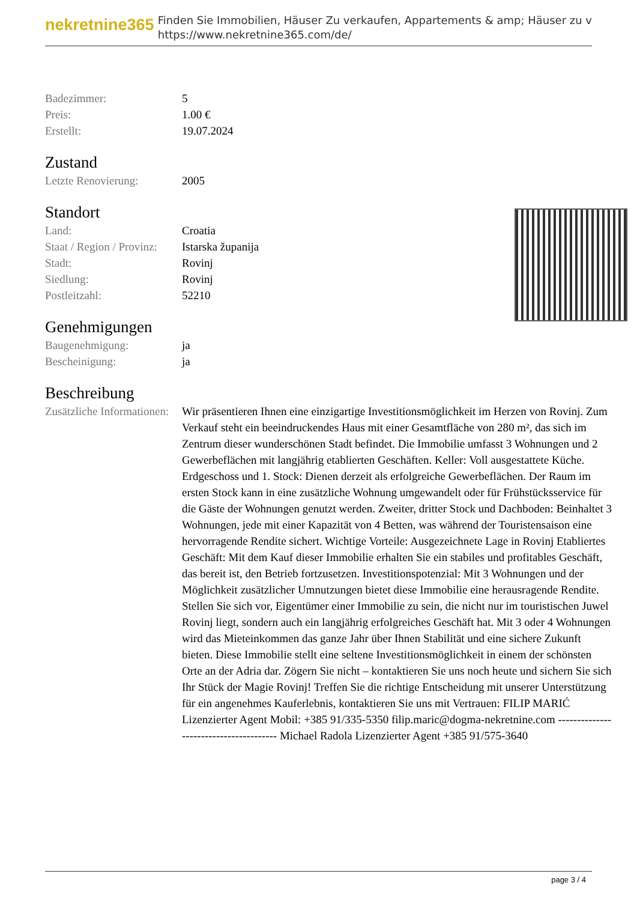nekretnine365
Finden Sie Immobilien, Häuser Zu verkaufen, Appartements & amp; Häuser zu v
https://www.nekretnine365.com/de/
| Badezimmer: | 5 |
| Preis: | 1.00 € |
| Erstellt: | 19.07.2024 |
Zustand
| Letzte Renovierung: | 2005 |
Standort
| Land: | Croatia |
| Staat / Region / Provinz: | Istarska županija |
| Stadt: | Rovinj |
| Siedlung: | Rovinj |
| Postleitzahl: | 52210 |
Genehmigungen
| Baugenehmigung: | ja |
| Bescheinigung: | ja |
Beschreibung
| Zusätzliche Informationen: | Wir präsentieren Ihnen eine einzigartige Investitionsmöglichkeit im Herzen von Rovinj. Zum Verkauf steht ein beeindruckendes Haus mit einer Gesamtfläche von 280 m², das sich im Zentrum dieser wunderschönen Stadt befindet. Die Immobilie umfasst 3 Wohnungen und 2 Gewerbeflächen mit langjährig etablierten Geschäften. Keller: Voll ausgestattete Küche. Erdgeschoss und 1. Stock: Dienen derzeit als erfolgreiche Gewerbeflächen. Der Raum im ersten Stock kann in eine zusätzliche Wohnung umgewandelt oder für Frühstücksservice für die Gäste der Wohnungen genutzt werden. Zweiter, dritter Stock und Dachboden: Beinhaltet 3 Wohnungen, jede mit einer Kapazität von 4 Betten, was während der Touristensaison eine hervorragende Rendite sichert. Wichtige Vorteile: Ausgezeichnete Lage in Rovinj Etabliertes Geschäft: Mit dem Kauf dieser Immobilie erhalten Sie ein stabiles und profitables Geschäft, das bereit ist, den Betrieb fortzusetzen. Investitionspotenzial: Mit 3 Wohnungen und der Möglichkeit zusätzlicher Umnutzungen bietet diese Immobilie eine herausragende Rendite. Stellen Sie sich vor, Eigentümer einer Immobilie zu sein, die nicht nur im touristischen Juwel Rovinj liegt, sondern auch ein langjährig erfolgreiches Geschäft hat. Mit 3 oder 4 Wohnungen wird das Mieteinkommen das ganze Jahr über Ihnen Stabilität und eine sichere Zukunft bieten. Diese Immobilie stellt eine seltene Investitionsmöglichkeit in einem der schönsten Orte an der Adria dar. Zögern Sie nicht – kontaktieren Sie uns noch heute und sichern Sie sich Ihr Stück der Magie Rovinj! Treffen Sie die richtige Entscheidung mit unserer Unterstützung für ein angenehmes Kauferlebnis, kontaktieren Sie uns mit Vertrauen: FILIP MARIĆ Lizenzierter Agent Mobil: +385 91/335-5350 filip.maric@dogma-nekretnine.com --------------------------------------- Michael Radola Lizenzierter Agent +385 91/575-3640 |
page 3 / 4